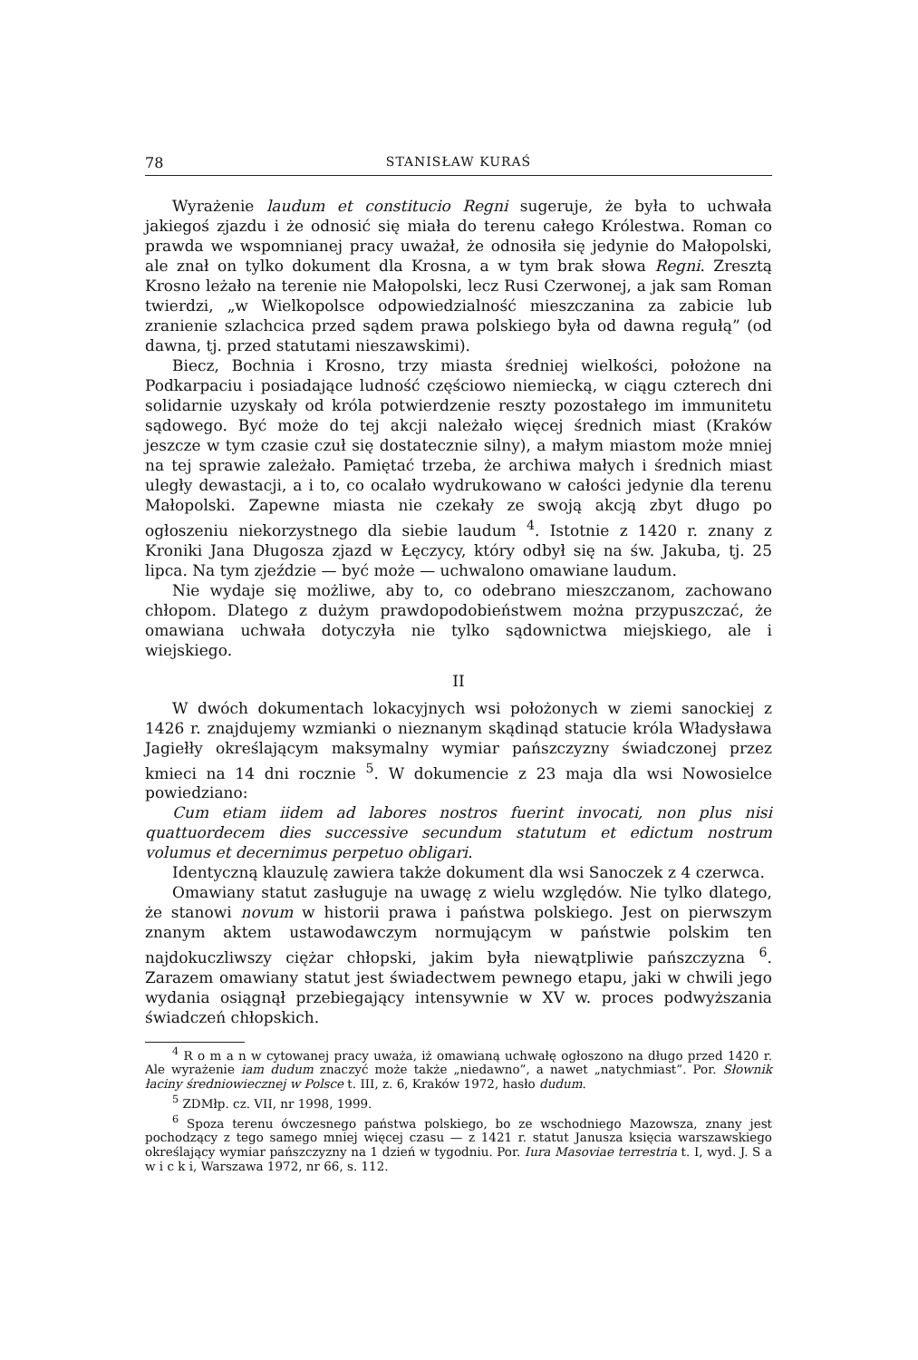78 STANISŁAW KURAŚ
Wyrażenie laudum et constitucio Regni sugeruje, że była to uchwała jakiegoś zjazdu i że odnosić się miała do terenu całego Królestwa. Roman co prawda we wspomnianej pracy uważał, że odnosiła się jedynie do Małopolski, ale znał on tylko dokument dla Krosna, a w tym brak słowa Regni. Zresztą Krosno leżało na terenie nie Małopolski, lecz Rusi Czerwonej, a jak sam Roman twierdzi, „w Wielkopolsce odpowiedzialność mieszczanina za zabicie lub zranienie szlachcica przed sądem prawa polskiego była od dawna regułą” (od dawna, tj. przed statutami nieszawskimi).
Biecz, Bochnia i Krosno, trzy miasta średniej wielkości, położone na Podkarpaciu i posiadające ludność częściowo niemiecką, w ciągu czterech dni solidarnie uzyskały od króla potwierdzenie reszty pozostałego im immunitetu sądowego. Być może do tej akcji należało więcej średnich miast (Kraków jeszcze w tym czasie czuł się dostatecznie silny), a małym miastom może mniej na tej sprawie zależało. Pamiętać trzeba, że archiwa małych i średnich miast uległy dewastacji, a i to, co ocalało wydrukowano w całości jedynie dla terenu Małopolski. Zapewne miasta nie czekały ze swoją akcją zbyt długo po ogłoszeniu niekorzystnego dla siebie laudum <sup>4</sup>. Istotnie z 1420 r. znany z Kroniki Jana Długosza zjazd w Łęczycy, który odbył się na św. Jakuba, tj. 25 lipca. Na tym zjeździe — być może — uchwalono omawiane laudum.
Nie wydaje się możliwe, aby to, co odebrano mieszczanom, zachowano chłopom. Dlatego z dużym prawdopodobieństwem można przypuszczać, że omawiana uchwała dotyczyła nie tylko sądownictwa miejskiego, ale i wiejskiego.
II
W dwóch dokumentach lokacyjnych wsi położonych w ziemi sanockiej z 1426 r. znajdujemy wzmianki o nieznanym skądinąd statucie króla Władysława Jagiełły określającym maksymalny wymiar pańszczyzny świadczonej przez kmieci na 14 dni rocznie <sup>5</sup>. W dokumencie z 23 maja dla wsi Nowosielce powiedziano:
Cum etiam iidem ad labores nostros fuerint invocati, non plus nisi quattuordecem dies successive secundum statutum et edictum nostrum volumus et decernimus perpetuo obligari.
Identyczną klauzulę zawiera także dokument dla wsi Sanoczek z 4 czerwca.
Omawiany statut zasługuje na uwagę z wielu względów. Nie tylko dlatego, że stanowi novum w historii prawa i państwa polskiego. Jest on pierwszym znanym aktem ustawodawczym normującym w państwie polskim ten najdokuczliwszy ciężar chłopski, jakim była niewątpliwie pańszczyzna <sup>6</sup>. Zarazem omawiany statut jest świadectwem pewnego etapu, jaki w chwili jego wydania osiągnął przebiegający intensywnie w XV w. proces podwyższania świadczeń chłopskich.
<sup>4</sup> R o m a n w cytowanej pracy uważa, iż omawianą uchwałę ogłoszono na długo przed 1420 r. Ale wyrażenie iam dudum znaczyć może także „niedawno”, a nawet „natychmiast”. Por. Słownik łaciny średniowiecznej w Polsce t. III, z. 6, Kraków 1972, hasło dudum.
<sup>5</sup> ZDMłp. cz. VII, nr 1998, 1999.
<sup>6</sup> Spoza terenu ówczesnego państwa polskiego, bo ze wschodniego Mazowsza, znany jest pochodzący z tego samego mniej więcej czasu — z 1421 r. statut Janusza księcia warszawskiego określający wymiar pańszczyzny na 1 dzień w tygodniu. Por. Iura Masoviae terrestria t. I, wyd. J. S a w i c k i, Warszawa 1972, nr 66, s. 112.